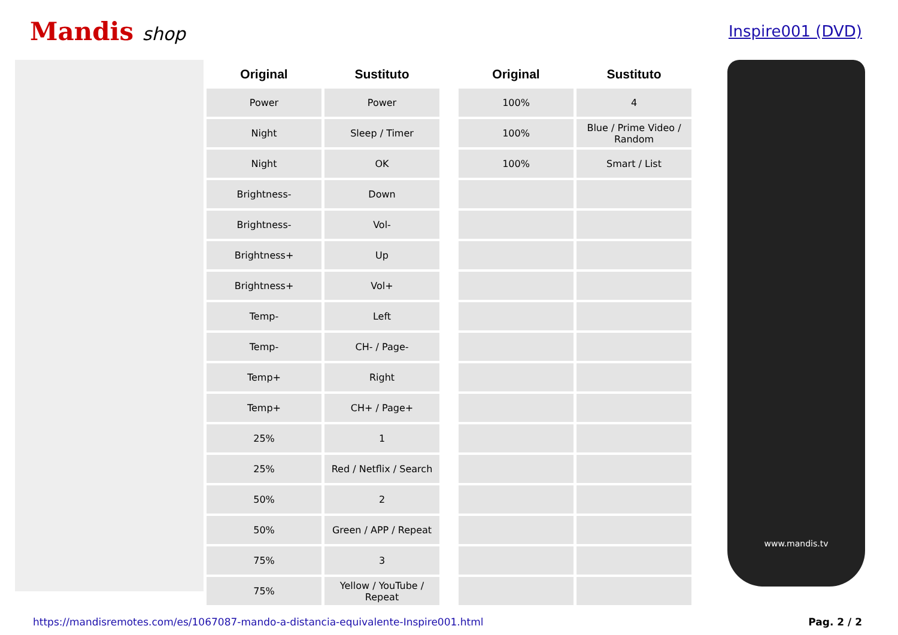Mandis shop
Inspire001 (DVD)
| Original | Sustituto | | Original | Sustituto |
| --- | --- | --- | --- | --- |
| Power | Power | | 100% | 4 |
| Night | Sleep / Timer | | 100% | Blue / Prime Video / Random |
| Night | OK | | 100% | Smart / List |
| Brightness- | Down | | | |
| Brightness- | Vol- | | | |
| Brightness+ | Up | | | |
| Brightness+ | Vol+ | | | |
| Temp- | Left | | | |
| Temp- | CH- / Page- | | | |
| Temp+ | Right | | | |
| Temp+ | CH+ / Page+ | | | |
| 25% | 1 | | | |
| 25% | Red / Netflix / Search | | | |
| 50% | 2 | | | |
| 50% | Green / APP / Repeat | | | |
| 75% | 3 | | | |
| 75% | Yellow / YouTube / Repeat | | | |
www.mandis.tv
https://mandisremotes.com/es/1067087-mando-a-distancia-equivalente-Inspire001.html Pag. 2 / 2